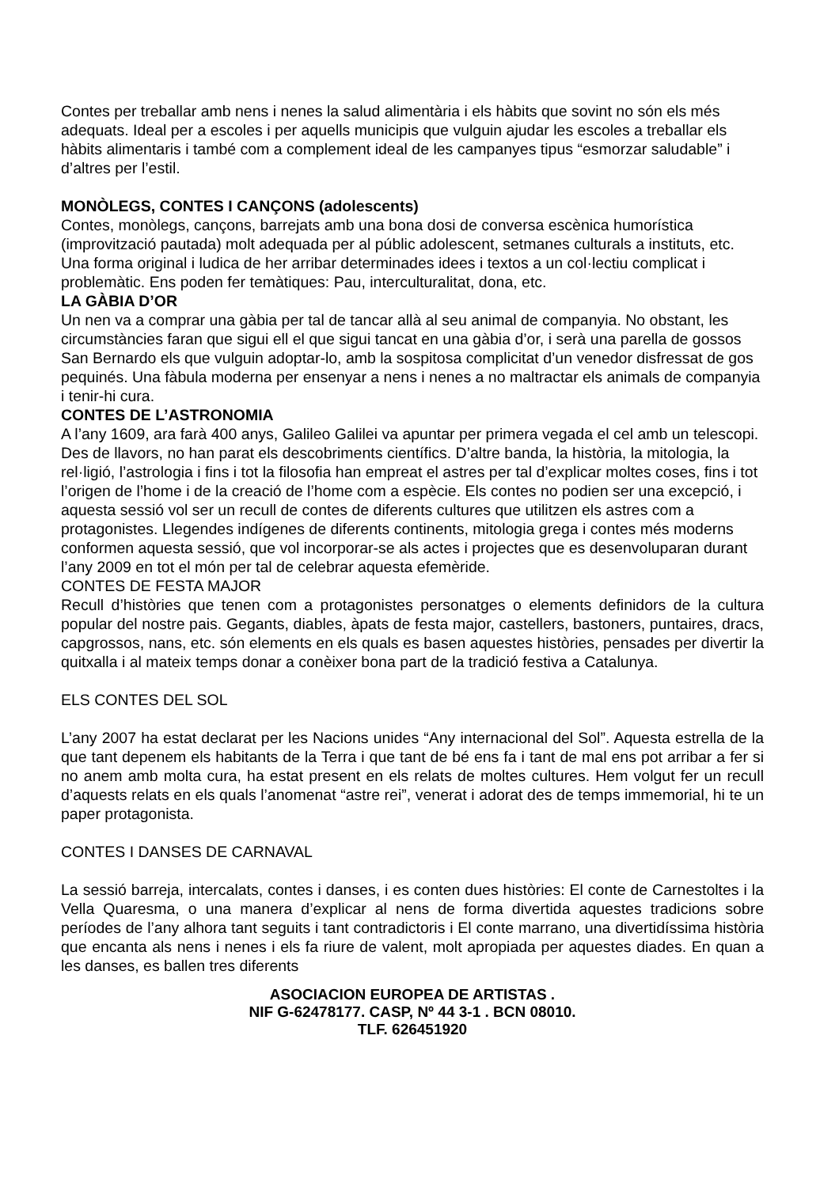Contes per treballar amb nens i nenes la salud alimentària i els hàbits que sovint no són els més adequats. Ideal per a escoles i per aquells municipis que vulguin ajudar les escoles a treballar els hàbits alimentaris i també com a complement ideal de les campanyes tipus “esmorzar saludable” i d’altres per l’estil.
MONÒLEGS, CONTES I CANÇONS (adolescents)
Contes, monòlegs, cançons, barrejats amb una bona dosi de conversa escènica humorística (improvització pautada) molt adequada per al públic adolescent, setmanes culturals a instituts, etc. Una forma original i ludica de her arribar determinades idees i textos a un col·lectiu complicat i problemàtic. Ens poden fer temàtiques: Pau, interculturalitat, dona, etc.
LA GÀBIA D’OR
Un nen va a comprar una gàbia per tal de tancar allà al seu animal de companyia. No obstant, les circumstàncies faran que sigui ell el que sigui tancat en una gàbia d’or, i serà una parella de gossos San Bernardo els que vulguin adoptar-lo, amb la sospitosa complicitat d’un venedor disfressat de gos pequinés. Una fàbula moderna per ensenyar a nens i nenes a no maltractar els animals de companyia i tenir-hi cura.
CONTES DE L’ASTRONOMIA
A l’any 1609, ara farà 400 anys, Galileo Galilei va apuntar per primera vegada el cel amb un telescopi. Des de llavors, no han parat els descobriments científics. D’altre banda, la història, la mitologia, la rel·ligió, l’astrologia i fins i tot la filosofia han empreat el astres per tal d’explicar moltes coses, fins i tot l’origen de l’home i de la creació de l’home com a espècie. Els contes no podien ser una excepció, i aquesta sessió vol ser un recull de contes de diferents cultures que utilitzen els astres com a protagonistes. Llegendes indígenes de diferents continents, mitologia grega i contes més moderns conformen aquesta sessió, que vol incorporar-se als actes i projectes que es desenvoluparan durant l’any 2009 en tot el món per tal de celebrar aquesta efemèride.
CONTES DE FESTA MAJOR
Recull d’històries que tenen com a protagonistes personatges o elements definidors de la cultura popular del nostre pais. Gegants, diables, àpats de festa major, castellers, bastoners, puntaires, dracs, capgrossos, nans, etc. són elements en els quals es basen aquestes històries, pensades per divertir la quitxalla i al mateix temps donar a conèixer bona part de la tradició festiva a Catalunya.
ELS CONTES DEL SOL
L’any 2007 ha estat declarat per les Nacions unides “Any internacional del Sol”. Aquesta estrella de la que tant depenem els habitants de la Terra i que tant de bé ens fa i tant de mal ens pot arribar a fer si no anem amb molta cura, ha estat present en els relats de moltes cultures. Hem volgut fer un recull d’aquests relats en els quals l’anomenat “astre rei”, venerat i adorat des de temps immemorial, hi te un paper protagonista.
CONTES I DANSES DE CARNAVAL
La sessió barreja, intercalats, contes i danses, i es conten dues històries: El conte de Carnestoltes i la Vella Quaresma, o una manera d’explicar al nens de forma divertida aquestes tradicions sobre períodes de l’any alhora tant seguits i tant contradictoris i El conte marrano, una divertidíssima història que encanta als nens i nenes i els fa riure de valent, molt apropiada per aquestes diades. En quan a les danses, es ballen tres diferents
ASOCIACION EUROPEA DE ARTISTAS .
NIF G-62478177. CASP, Nº 44 3-1 . BCN 08010.
TLF. 626451920